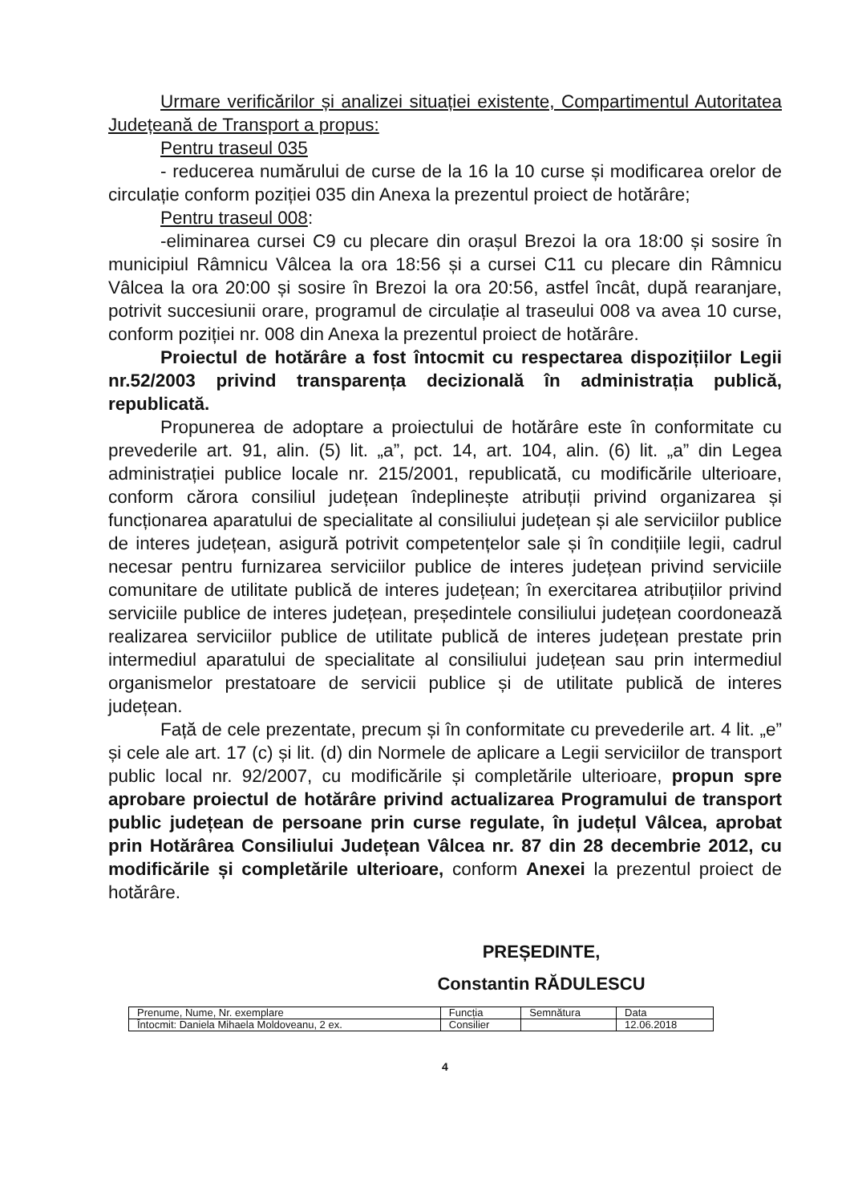Urmare verificărilor și analizei situației existente, Compartimentul Autoritatea Județeană de Transport a propus:
Pentru traseul 035
- reducerea numărului de curse de la 16 la 10 curse și modificarea orelor de circulație conform poziției 035 din Anexa la prezentul proiect de hotărâre;
Pentru traseul 008:
-eliminarea cursei C9 cu plecare din orașul Brezoi la ora 18:00 și sosire în municipiul Râmnicu Vâlcea la ora 18:56 și a cursei C11 cu plecare din Râmnicu Vâlcea la ora 20:00 și sosire în Brezoi la ora 20:56, astfel încât, după rearanjare, potrivit succesiunii orare, programul de circulație al traseului 008 va avea 10 curse, conform poziției nr. 008 din Anexa la prezentul proiect de hotărâre.
Proiectul de hotărâre a fost întocmit cu respectarea dispozițiilor Legii nr.52/2003 privind transparența decizională în administrația publică, republicată.
Propunerea de adoptare a proiectului de hotărâre este în conformitate cu prevederile art. 91, alin. (5) lit. „a”, pct. 14, art. 104, alin. (6) lit. „a” din Legea administrației publice locale nr. 215/2001, republicată, cu modificările ulterioare, conform cărora consiliul județean îndeplinește atribuții privind organizarea și funcționarea aparatului de specialitate al consiliului județean și ale serviciilor publice de interes județean, asigură potrivit competențelor sale și în condițiile legii, cadrul necesar pentru furnizarea serviciilor publice de interes județean privind serviciile comunitare de utilitate publică de interes județean; în exercitarea atribuțiilor privind serviciile publice de interes județean, președintele consiliului județean coordonează realizarea serviciilor publice de utilitate publică de interes județean prestate prin intermediul aparatului de specialitate al consiliului județean sau prin intermediul organismelor prestatoare de servicii publice și de utilitate publică de interes județean.
Față de cele prezentate, precum și în conformitate cu prevederile art. 4 lit. „e” și cele ale art. 17 (c) și lit. (d) din Normele de aplicare a Legii serviciilor de transport public local nr. 92/2007, cu modificările și completările ulterioare, propun spre aprobare proiectul de hotărâre privind actualizarea Programului de transport public județean de persoane prin curse regulate, în județul Vâlcea, aprobat prin Hotărârea Consiliului Județean Vâlcea nr. 87 din 28 decembrie 2012, cu modificările și completările ulterioare, conform Anexei la prezentul proiect de hotărâre.
PREȘEDINTE,
Constantin RĂDULESCU
| Prenume, Nume, Nr. exemplare | Funcția | Semnătura | Data |
| Întocmit: Daniela Mihaela Moldoveanu, 2 ex. | Consilier | | 12.06.2018 |
4